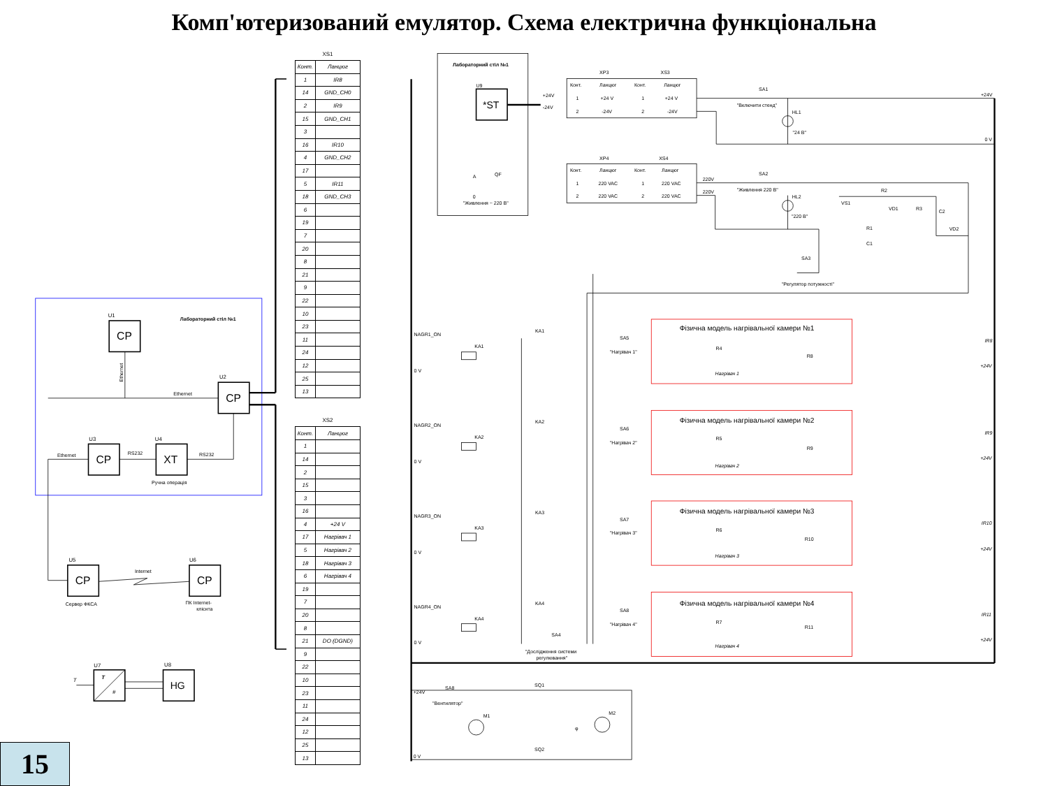Комп'ютеризований емулятор. Схема електрична функціональна
Лабораторний стіл №1
U1
CP
Ethernet
U2
CP
Ethernet
U3
CP
U4
XT
RS232
RS232
Ручна операція
Ethernet
U5
CP
U6
CP
Internet
Сервер ФКСА
ПК Internet-
клієнта
U7
T
#
T
U8
HG
15
XS1
| Конт. | Ланцюг |
| --- | --- |
| 1 | IR8 |
| 14 | GND_CH0 |
| 2 | IR9 |
| 15 | GND_CH1 |
| 3 | |
| 16 | IR10 |
| 4 | GND_CH2 |
| 17 | |
| 5 | IR11 |
| 18 | GND_CH3 |
| 6 | |
| 19 | |
| 7 | |
| 20 | |
| 8 | |
| 21 | |
| 9 | |
| 22 | |
| 10 | |
| 23 | |
| 11 | |
| 24 | |
| 12 | |
| 25 | |
| 13 | |
XS2
| Конт. | Ланцюг |
| --- | --- |
| 1 | |
| 14 | |
| 2 | |
| 15 | |
| 3 | |
| 16 | |
| 4 | +24 V |
| 17 | Нагрівач 1 |
| 5 | Нагрівач 2 |
| 18 | Нагрівач 3 |
| 6 | Нагрівач 4 |
| 19 | |
| 7 | |
| 20 | |
| 8 | |
| 21 | DO (DGND) |
| 9 | |
| 22 | |
| 10 | |
| 23 | |
| 11 | |
| 24 | |
| 12 | |
| 25 | |
| 13 | |
Лабораторний стіл №1
U9
*ST
+24V
-24V
XP3
XS3
Конт.
Ланцюг
Конт.
Ланцюг
1
+24 V
1
+24 V
2
-24V
2
-24V
SA1
"Включити стенд"
HL1
"24 В"
+24V
0 V
XP4
XS4
Конт.
Ланцюг
Конт.
Ланцюг
1
220 VAC
1
220 VAC
2
220 VAC
2
220 VAC
A
QF
0
"Живлення ~ 220 В"
220V
220V
SA2
"Живлення 220 В"
HL2
"220 В"
R2
VS1
VD1
R3
C2
R1
C1
VD2
SA3
"Регулятор потужності"
NAGR1_ON
0 V
KA1
NAGR2_ON
0 V
KA2
NAGR3_ON
0 V
KA3
NAGR4_ON
0 V
KA4
KA1
SA5
"Нагрівач 1"
KA2
SA6
"Нагрівач 2"
KA3
SA7
"Нагрівач 3"
KA4
SA8
"Нагрівач 4"
SA4
"Дослідження системи
регулювання"
Фізична модель нагрівальної камери №1
R4
R8
Нагрівач 1
Фізична модель нагрівальної камери №2
R5
R9
Нагрівач 2
Фізична модель нагрівальної камери №3
R6
R10
Нагрівач 3
Фізична модель нагрівальної камери №4
R7
R11
Нагрівач 4
IR8
+24V
IR9
+24V
IR10
+24V
IR11
+24V
+24V
SA8
"Вентилятор"
SQ1
SQ2
M1
M2
φ
0 V